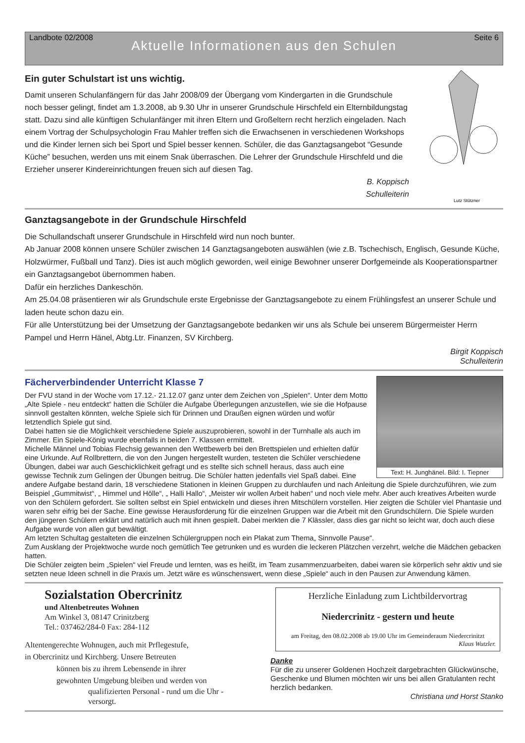Landbote 02/2008 Seite 6
Aktuelle Informationen aus den Schulen
Ein guter Schulstart ist uns wichtig.
Damit unseren Schulanfängern für das Jahr 2008/09 der Übergang vom Kindergarten in die Grundschule noch besser gelingt, findet am 1.3.2008, ab 9.30 Uhr in unserer Grundschule Hirschfeld ein Elternbildungstag statt. Dazu sind alle künftigen Schulanfänger mit ihren Eltern und Großeltern recht herzlich eingeladen. Nach einem Vortrag der Schulpsychologin Frau Mahler treffen sich die Erwachsenen in verschiedenen Workshops und die Kinder lernen sich bei Sport und Spiel besser kennen. Schüler, die das Ganztagsangebot “Gesunde Küche” besuchen, werden uns mit einem Snak überraschen. Die Lehrer der Grundschule Hirschfeld und die Erzieher unserer Kindereinrichtungen freuen sich auf diesen Tag.
B. Koppisch
Schulleiterin
Lutz Stützner
Ganztagsangebote in der Grundschule Hirschfeld
Die Schullandschaft unserer Grundschule in Hirschfeld wird nun noch bunter.
Ab Januar 2008 können unsere Schüler zwischen 14 Ganztagsangeboten auswählen (wie z.B. Tschechisch, Englisch, Gesunde Küche, Holzwürmer, Fußball und Tanz). Dies ist auch möglich geworden, weil einige Bewohner unserer Dorfgemeinde als Kooperationspartner ein Ganztagsangebot übernommen haben.
Dafür ein herzliches Dankeschön.
Am 25.04.08 präsentieren wir als Grundschule erste Ergebnisse der Ganztagsangebote zu einem Frühlingsfest an unserer Schule und laden heute schon dazu ein.
Für alle Unterstützung bei der Umsetzung der Ganztagsangebote bedanken wir uns als Schule bei unserem Bürgermeister Herrn Pampel und Herrn Hänel, Abtg.Ltr. Finanzen, SV Kirchberg.
Birgit Koppisch
Schulleiterin
Fächerverbindender Unterricht Klasse 7
Text: H. Junghänel. Bild: I. Tiepner
Der FVU stand in der Woche vom 17.12.- 21.12.07 ganz unter dem Zeichen von „Spielen“. Unter dem Motto „Alte Spiele - neu entdeckt“ hatten die Schüler die Aufgabe Überlegungen anzustellen, wie sie die Hofpause sinnvoll gestalten könnten, welche Spiele sich für Drinnen und Draußen eignen würden und wofür letztendlich Spiele gut sind.
Dabei hatten sie die Möglichkeit verschiedene Spiele auszuprobieren, sowohl in der Turnhalle als auch im Zimmer. Ein Spiele-König wurde ebenfalls in beiden 7. Klassen ermittelt.
Michelle Männel und Tobias Flechsig gewannen den Wettbewerb bei den Brettspielen und erhielten dafür eine Urkunde. Auf Rollbrettern, die von den Jungen hergestellt wurden, testeten die Schüler verschiedene Übungen, dabei war auch Geschicklichkeit gefragt und es stellte sich schnell heraus, dass auch eine gewisse Technik zum Gelingen der Übungen beitrug. Die Schüler hatten jedenfalls viel Spaß dabei. Eine andere Aufgabe bestand darin, 18 verschiedene Stationen in kleinen Gruppen zu durchlaufen und nach Anleitung die Spiele durchzuführen, wie zum Beispiel „Gummitwist“, „ Himmel und Hölle“, „ Halli Hallo“, „Meister wir wollen Arbeit haben“ und noch viele mehr. Aber auch kreatives Arbeiten wurde von den Schülern gefordert. Sie sollten selbst ein Spiel entwickeln und dieses ihren Mitschülern vorstellen. Hier zeigten die Schüler viel Phantasie und waren sehr eifrig bei der Sache. Eine gewisse Herausforderung für die einzelnen Gruppen war die Arbeit mit den Grundschülern. Die Spiele wurden den jüngeren Schülern erklärt und natürlich auch mit ihnen gespielt. Dabei merkten die 7 Klässler, dass dies gar nicht so leicht war, doch auch diese Aufgabe wurde von allen gut bewältigt.
Am letzten Schultag gestalteten die einzelnen Schülergruppen noch ein Plakat zum Thema„ Sinnvolle Pause“.
Zum Ausklang der Projektwoche wurde noch gemütlich Tee getrunken und es wurden die leckeren Plätzchen verzehrt, welche die Mädchen gebacken hatten.
Die Schüler zeigten beim „Spielen“ viel Freude und lernten, was es heißt, im Team zusammenzuarbeiten, dabei waren sie körperlich sehr aktiv und sie setzten neue Ideen schnell in die Praxis um. Jetzt wäre es wünschenswert, wenn diese „Spiele“ auch in den Pausen zur Anwendung kämen.
Sozialstation Obercrinitz
und Altenbetreutes Wohnen
Am Winkel 3, 08147 Crinitzberg
Tel.: 037462/284-0 Fax: 284-112
Altentengerechte Wohnugen, auch mit Prflegestufe,
in Obercrinitz und Kirchberg. Unsere Betreuten
können bis zu ihrem Lebensende in ihrer
gewohnten Umgebung bleiben und werden von
qualifizierten Personal - rund um die Uhr -
versorgt.
Herzliche Einladung zum Lichtbildervortrag
Niedercrinitz - gestern und heute
am Freitag, den 08.02.2008 ab 19.00 Uhr im Gemeinderaum Niedercrinitzt
Klaus Wutzler.
Danke
Für die zu unserer Goldenen Hochzeit dargebrachten Glückwünsche, Geschenke und Blumen möchten wir uns bei allen Gratulanten recht herzlich bedanken.
Christiana und Horst Stanko